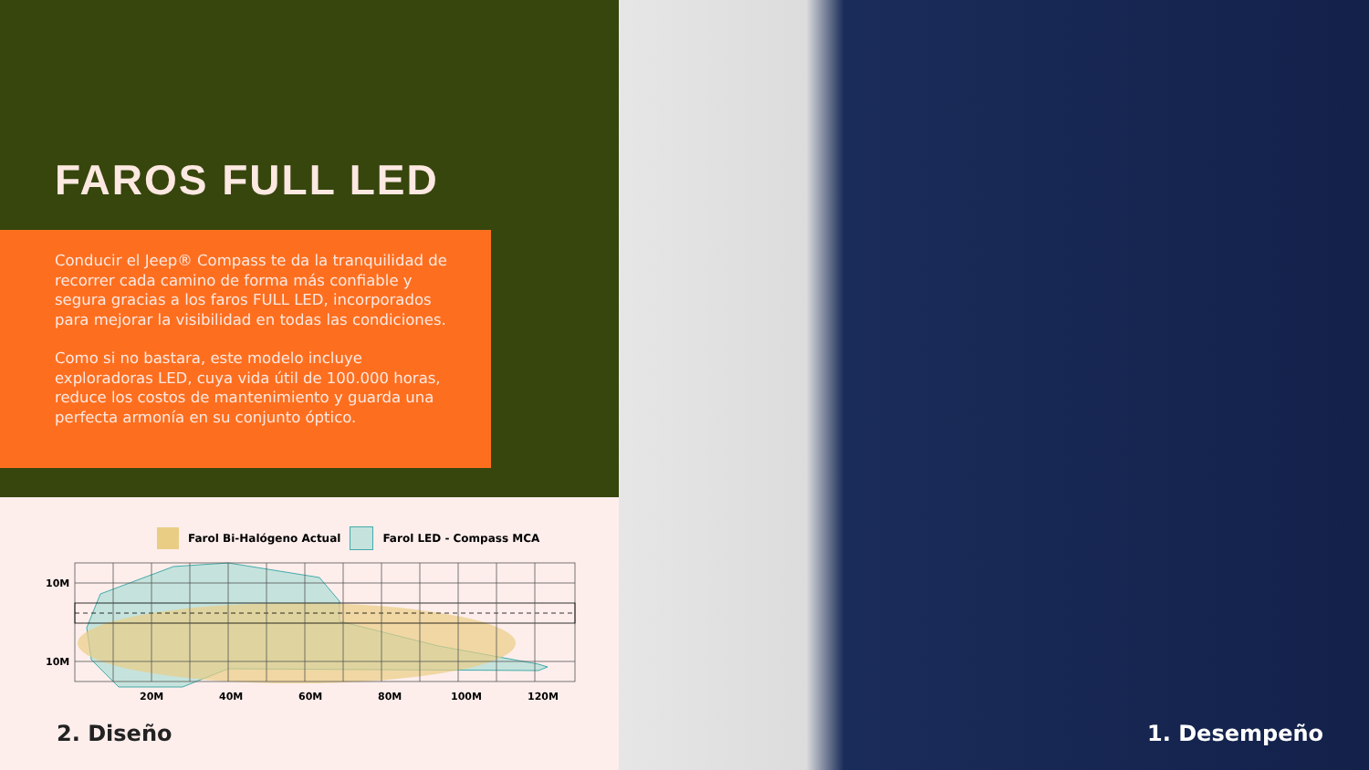FAROS FULL LED
Conducir el Jeep® Compass te da la tranquilidad de recorrer cada camino de forma más confiable y segura gracias a los faros FULL LED, incorporados para mejorar la visibilidad en todas las condiciones.
Como si no bastara, este modelo incluye exploradoras LED, cuya vida útil de 100.000 horas, reduce los costos de mantenimiento y guarda una perfecta armonía en su conjunto óptico.
Farol Bi-Halógeno Actual Farol LED - Compass MCA
10M
10M
20M
40M
60M
80M
100M
120M
2. Diseño
1. Desempeño